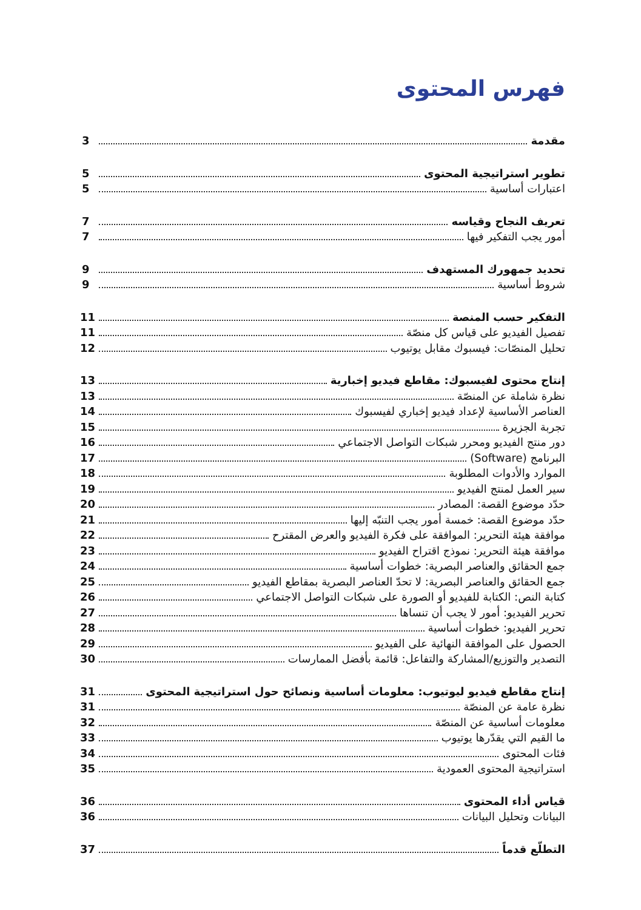فهرس المحتوى
مقدمة 3
تطوير استراتيجية المحتوى 5
اعتبارات أساسية 5
تعريف النجاح وقياسه 7
أمور يجب التفكير فيها 7
تحديد جمهورك المستهدف 9
شروط أساسية 9
التفكير حسب المنصة 11
تفصيل الفيديو على قياس كل منصّة 11
تحليل المنصّات: فيسبوك مقابل يوتيوب 12
إنتاج محتوى لفيسبوك: مقاطع فيديو إخبارية 13
نظرة شاملة عن المنصّة 13
العناصر الأساسية لإعداد فيديو إخباري لفيسبوك 14
تجربة الجزيرة 15
دور منتج الفيديو ومحرر شبكات التواصل الاجتماعي 16
البرنامج (Software) 17
الموارد والأدوات المطلوبة 18
سير العمل لمنتج الفيديو 19
حدّد موضوع القصة: المصادر 20
حدّد موضوع القصة: خمسة أمور يجب التنبّه إليها 21
موافقة هيئة التحرير: الموافقة على فكرة الفيديو والعرض المقترح 22
موافقة هيئة التحرير: نموذج اقتراح الفيديو 23
جمع الحقائق والعناصر البصرية: خطوات أساسية 24
جمع الحقائق والعناصر البصرية: لا تحدّ العناصر البصرية بمقاطع الفيديو 25
كتابة النص: الكتابة للفيديو أو الصورة على شبكات التواصل الاجتماعي 26
تحرير الفيديو: أمور لا يجب أن تنساها 27
تحرير الفيديو: خطوات أساسية 28
الحصول على الموافقة النهائية على الفيديو 29
التصدير والتوزيع/المشاركة والتفاعل: قائمة بأفضل الممارسات 30
إنتاج مقاطع فيديو ليوتيوب: معلومات أساسية ونصائح حول استراتيجية المحتوى 31
نظرة عامة عن المنصّة 31
معلومات أساسية عن المنصّة 32
ما القيم التي يقدّرها يوتيوب 33
فئات المحتوى 34
استراتيجية المحتوى العمودية 35
قياس أداء المحتوى 36
البيانات وتحليل البيانات 36
التطلّع قدماً 37